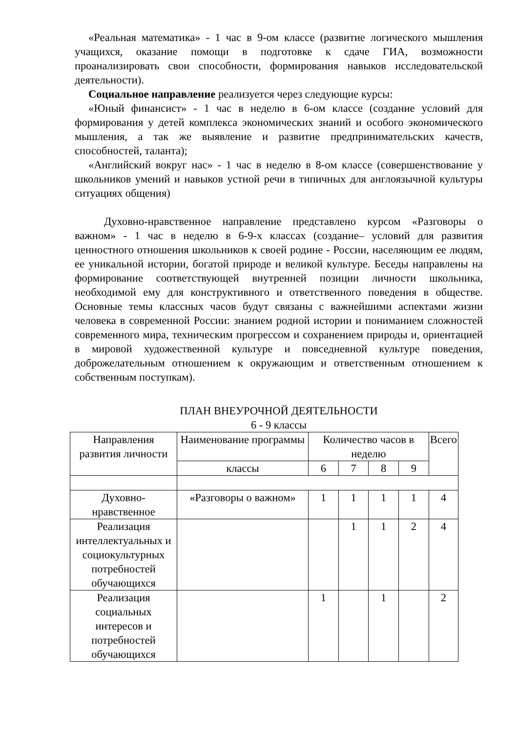«Реальная математика» - 1 час в 9-ом классе (развитие логического мышления учащихся, оказание помощи в подготовке к сдаче ГИА, возможности проанализировать свои способности, формирования навыков исследовательской деятельности).
Социальное направление реализуется через следующие курсы:
«Юный финансист» - 1 час в неделю в 6-ом классе (создание условий для формирования у детей комплекса экономических знаний и особого экономического мышления, а так же выявление и развитие предпринимательских качеств, способностей, таланта);
«Английский вокруг нас» - 1 час в неделю в 8-ом классе (совершенствование у школьников умений и навыков устной речи в типичных для англоязычной культуры ситуациях общения)
Духовно-нравственное направление представлено курсом «Разговоры о важном» - 1 час в неделю в 6-9-х классах (создание– условий для развития ценностного отношения школьников к своей родине - России, населяющим ее людям, ее уникальной истории, богатой природе и великой культуре. Беседы направлены на формирование соответствующей внутренней позиции личности школьника, необходимой ему для конструктивного и ответственного поведения в обществе. Основные темы классных часов будут связаны с важнейшими аспектами жизни человека в современной России: знанием родной истории и пониманием сложностей современного мира, техническим прогрессом и сохранением природы и, ориентацией в мировой художественной культуре и повседневной культуре поведения, доброжелательным отношением к окружающим и ответственным отношением к собственным поступкам).
ПЛАН ВНЕУРОЧНОЙ ДЕЯТЕЛЬНОСТИ
6 - 9 классы
| Направления развития личности | Наименование программы | Количество часов в неделю | | | | Всего |
| | классы | 6 | 7 | 8 | 9 | |
| Духовно-нравственное | «Разговоры о важном» | 1 | 1 | 1 | 1 | 4 |
| Реализация интеллектуальных и социокультурных потребностей обучающихся | | | 1 | 1 | 2 | 4 |
| Реализация социальных интересов и потребностей обучающихся | | 1 | | 1 | | 2 |